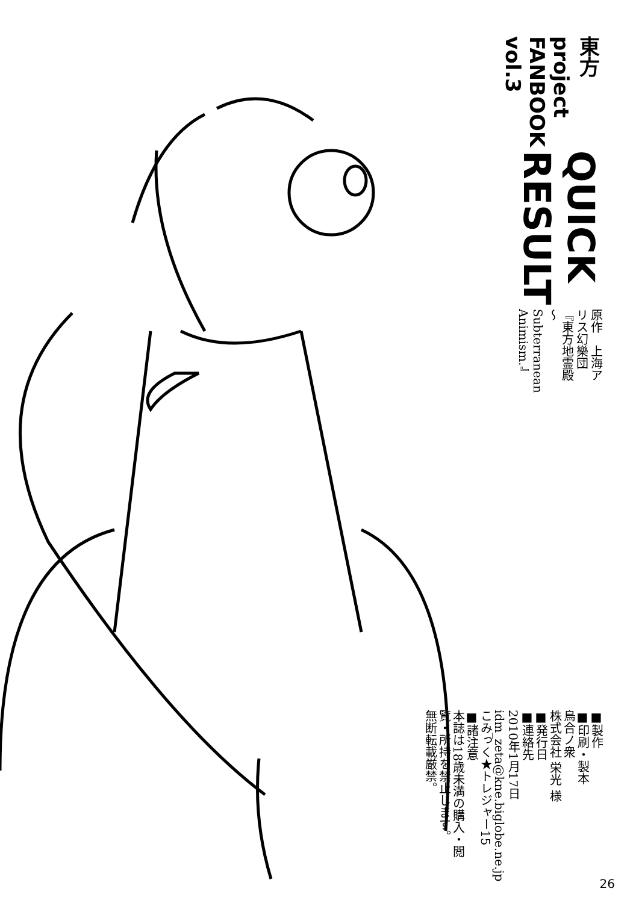東方project FANBOOK vol.3
QUICK RESULT
原作　上海アリス幻樂団
『東方地霊殿 ～ Subterranean Animism.』
■製作　　　　　　　　　　　■印刷・製本
烏合ノ衆　　　　　　　　　　株式会社 栄光 様
■発行日　　　　　　　　　　■連絡先
2010年1月17日　　　　　　　idm_zeta@kne.biglobe.ne.jp
こみっく★トレジャー15
■諸注意
本誌は18歳未満の購入・閲覧・所持を禁止します。
無断転載厳禁。
26